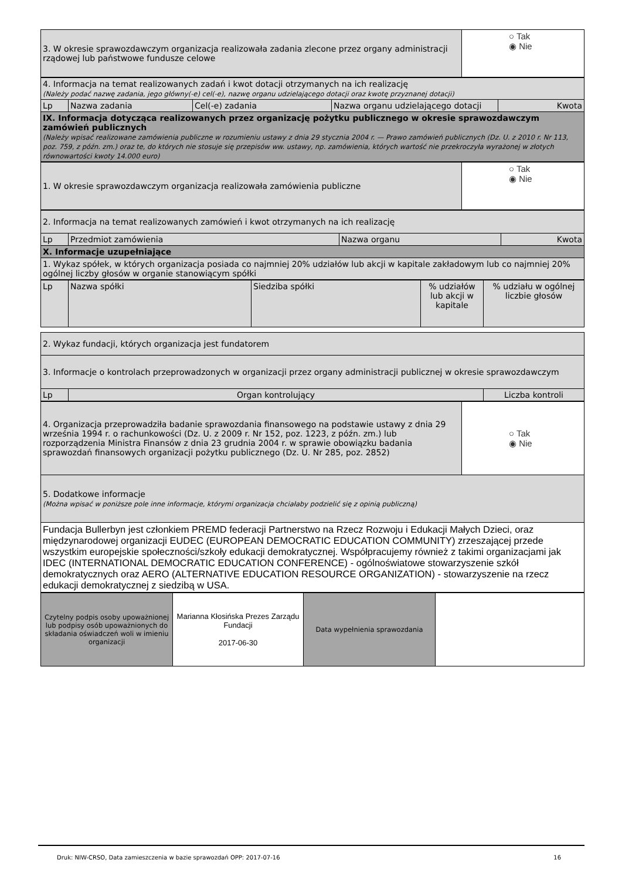| 3. W okresie sprawozdawczym organizacja realizowała zadania zlecone przez organy administracji rządowej lub państwowe fundusze celowe | ○ Tak ◉ Nie |
| 4. Informacja na temat realizowanych zadań i kwot dotacji otrzymanych na ich realizację (Należy podać nazwę zadania, jego główny(-e) cel(-e), nazwę organu udzielającego dotacji oraz kwotę przyznanej dotacji) | | | | |
| Lp | Nazwa zadania | Cel(-e) zadania | Nazwa organu udzielającego dotacji | Kwota |
| IX. Informacja dotycząca realizowanych przez organizację pożytku publicznego w okresie sprawozdawczym zamówień publicznych (Należy wpisać realizowane zamówienia publiczne w rozumieniu ustawy z dnia 29 stycznia 2004 r. — Prawo zamówień publicznych (Dz. U. z 2010 r. Nr 113, poz. 759, z późn. zm.) oraz te, do których nie stosuje się przepisów ww. ustawy, np. zamówienia, których wartość nie przekroczyła wyrażonej w złotych równowartości kwoty 14.000 euro) | | | | |
| 1. W okresie sprawozdawczym organizacja realizowała zamówienia publiczne | ○ Tak ◉ Nie |
| 2. Informacja na temat realizowanych zamówień i kwot otrzymanych na ich realizację | | | |
| Lp | Przedmiot zamówienia | Nazwa organu | Kwota |
| X. Informacje uzupełniające | | | |
| 1. Wykaz spółek, w których organizacja posiada co najmniej 20% udziałów lub akcji w kapitale zakładowym lub co najmniej 20% ogólnej liczby głosów w organie stanowiącym spółki | | | |
| Lp | Nazwa spółki | Siedziba spółki | % udziałów lub akcji w kapitale | % udziału w ogólnej liczbie głosów |
| --- | --- | --- | --- | --- |
| 2. Wykaz fundacji, których organizacja jest fundatorem | | |
| 3. Informacje o kontrolach przeprowadzonych w organizacji przez organy administracji publicznej w okresie sprawozdawczym | | |
| Lp | Organ kontrolujący | Liczba kontroli |
| 4. Organizacja przeprowadziła badanie sprawozdania finansowego na podstawie ustawy z dnia 29 września 1994 r. o rachunkowości (Dz. U. z 2009 r. Nr 152, poz. 1223, z późn. zm.) lub rozporządzenia Ministra Finansów z dnia 23 grudnia 2004 r. w sprawie obowiązku badania sprawozdań finansowych organizacji pożytku publicznego (Dz. U. Nr 285, poz. 2852) | ○ Tak ◉ Nie |
| 5. Dodatkowe informacje (Można wpisać w poniższe pole inne informacje, którymi organizacja chciałaby podzielić się z opinią publiczną) | |
| Fundacja Bullerbyn jest członkiem PREMD federacji Partnerstwo na Rzecz Rozwoju i Edukacji Małych Dzieci, oraz międzynarodowej organizacji EUDEC (EUROPEAN DEMOCRATIC EDUCATION COMMUNITY) zrzeszającej przede wszystkim europejskie społeczności/szkoły edukacji demokratycznej. Współpracujemy również z takimi organizacjami jak IDEC (INTERNATIONAL DEMOCRATIC EDUCATION CONFERENCE) - ogólnoświatowe stowarzyszenie szkół demokratycznych oraz AERO (ALTERNATIVE EDUCATION RESOURCE ORGANIZATION) - stowarzyszenie na rzecz edukacji demokratycznej z siedzibą w USA. | |
| Czytelny podpis osoby upoważnionej lub podpisy osób upoważnionych do składania oświadczeń woli w imieniu organizacji | Marianna Kłosińska Prezes Zarządu Fundacji 2017-06-30 | Data wypełnienia sprawozdania | |
Druk: NIW-CRSO, Data zamieszczenia w bazie sprawozdań OPP: 2017-07-16 16